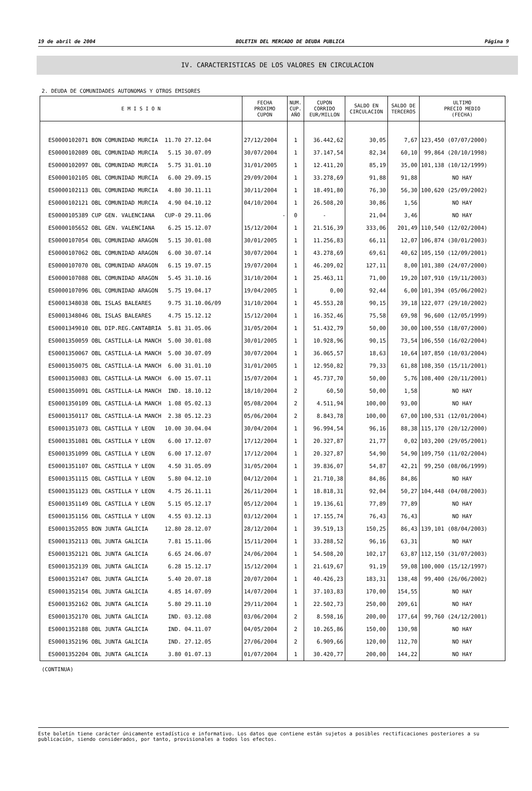19 de abril de 2004 BOLETIN DEL MERCADO DE DEUDA PUBLICA Página 9
IV. CARACTERISTICAS DE LOS VALORES EN CIRCULACION
2. DEUDA DE COMUNIDADES AUTONOMAS Y OTROS EMISORES
| E M I S I O N | FECHA PROXIMO CUPON | NUM. CUP. AÑO | CUPON CORRIDO EUR/MILLON | SALDO EN CIRCULACION | SALDO DE TERCEROS | ULTIMO PRECIO MEDIO (FECHA) |
| --- | --- | --- | --- | --- | --- | --- |
| ES0000102071 BON COMUNIDAD MURCIA 11.70 27.12.04 | 27/12/2004 | 1 | 36.442,62 | 30,05 | 7,67 | 123,450 (07/07/2000) |
| ES0000102089 OBL COMUNIDAD MURCIA 5.15 30.07.09 | 30/07/2004 | 1 | 37.147,54 | 82,34 | 60,10 | 99,864 (20/10/1998) |
| ES0000102097 OBL COMUNIDAD MURCIA 5.75 31.01.10 | 31/01/2005 | 1 | 12.411,20 | 85,19 | 35,00 | 101,138 (10/12/1999) |
| ES0000102105 OBL COMUNIDAD MURCIA 6.00 29.09.15 | 29/09/2004 | 1 | 33.278,69 | 91,88 | 91,88 | NO HAY |
| ES0000102113 OBL COMUNIDAD MURCIA 4.80 30.11.11 | 30/11/2004 | 1 | 18.491,80 | 76,30 | 56,30 | 100,620 (25/09/2002) |
| ES0000102121 OBL COMUNIDAD MURCIA 4.90 04.10.12 | 04/10/2004 | 1 | 26.508,20 | 30,86 | 1,56 | NO HAY |
| ES0000105389 CUP GEN. VALENCIANA CUP-0 29.11.06 | - | 0 | - | 21,04 | 3,46 | NO HAY |
| ES0000105652 OBL GEN. VALENCIANA 6.25 15.12.07 | 15/12/2004 | 1 | 21.516,39 | 333,06 | 201,49 | 110,540 (12/02/2004) |
| ES0000107054 OBL COMUNIDAD ARAGON 5.15 30.01.08 | 30/01/2005 | 1 | 11.256,83 | 66,11 | 12,07 | 106,874 (30/01/2003) |
| ES0000107062 OBL COMUNIDAD ARAGON 6.00 30.07.14 | 30/07/2004 | 1 | 43.278,69 | 69,61 | 40,62 | 105,150 (12/09/2001) |
| ES0000107070 OBL COMUNIDAD ARAGON 6.15 19.07.15 | 19/07/2004 | 1 | 46.209,02 | 127,11 | 8,00 | 101,380 (24/07/2000) |
| ES0000107088 OBL COMUNIDAD ARAGON 5.45 31.10.16 | 31/10/2004 | 1 | 25.463,11 | 71,00 | 19,20 | 107,910 (19/11/2003) |
| ES0000107096 OBL COMUNIDAD ARAGON 5.75 19.04.17 | 19/04/2005 | 1 | 0,00 | 92,44 | 6,00 | 101,394 (05/06/2002) |
| ES0001348038 OBL ISLAS BALEARES 9.75 31.10.06/09 | 31/10/2004 | 1 | 45.553,28 | 90,15 | 39,18 | 122,077 (29/10/2002) |
| ES0001348046 OBL ISLAS BALEARES 4.75 15.12.12 | 15/12/2004 | 1 | 16.352,46 | 75,58 | 69,98 | 96,600 (12/05/1999) |
| ES0001349010 OBL DIP.REG.CANTABRIA 5.81 31.05.06 | 31/05/2004 | 1 | 51.432,79 | 50,00 | 30,00 | 100,550 (18/07/2000) |
| ES0001350059 OBL CASTILLA-LA MANCH 5.00 30.01.08 | 30/01/2005 | 1 | 10.928,96 | 90,15 | 73,54 | 106,550 (16/02/2004) |
| ES0001350067 OBL CASTILLA-LA MANCH 5.00 30.07.09 | 30/07/2004 | 1 | 36.065,57 | 18,63 | 10,64 | 107,850 (10/03/2004) |
| ES0001350075 OBL CASTILLA-LA MANCH 6.00 31.01.10 | 31/01/2005 | 1 | 12.950,82 | 79,33 | 61,88 | 108,350 (15/11/2001) |
| ES0001350083 OBL CASTILLA-LA MANCH 6.00 15.07.11 | 15/07/2004 | 1 | 45.737,70 | 50,00 | 5,76 | 108,400 (20/11/2001) |
| ES0001350091 OBL CASTILLA-LA MANCH IND. 18.10.12 | 18/10/2004 | 2 | 60,50 | 50,00 | 1,58 | NO HAY |
| ES0001350109 OBL CASTILLA-LA MANCH 1.08 05.02.13 | 05/08/2004 | 2 | 4.511,94 | 100,00 | 93,00 | NO HAY |
| ES0001350117 OBL CASTILLA-LA MANCH 2.38 05.12.23 | 05/06/2004 | 2 | 8.843,78 | 100,00 | 67,00 | 100,531 (12/01/2004) |
| ES0001351073 OBL CASTILLA Y LEON 10.00 30.04.04 | 30/04/2004 | 1 | 96.994,54 | 96,16 | 88,38 | 115,170 (20/12/2000) |
| ES0001351081 OBL CASTILLA Y LEON 6.00 17.12.07 | 17/12/2004 | 1 | 20.327,87 | 21,77 | 0,02 | 103,200 (29/05/2001) |
| ES0001351099 OBL CASTILLA Y LEON 6.00 17.12.07 | 17/12/2004 | 1 | 20.327,87 | 54,90 | 54,90 | 109,750 (11/02/2004) |
| ES0001351107 OBL CASTILLA Y LEON 4.50 31.05.09 | 31/05/2004 | 1 | 39.836,07 | 54,87 | 42,21 | 99,250 (08/06/1999) |
| ES0001351115 OBL CASTILLA Y LEON 5.80 04.12.10 | 04/12/2004 | 1 | 21.710,38 | 84,86 | 84,86 | NO HAY |
| ES0001351123 OBL CASTILLA Y LEON 4.75 26.11.11 | 26/11/2004 | 1 | 18.818,31 | 92,04 | 50,27 | 104,448 (04/08/2003) |
| ES0001351149 OBL CASTILLA Y LEON 5.15 05.12.17 | 05/12/2004 | 1 | 19.136,61 | 77,89 | 77,89 | NO HAY |
| ES0001351156 OBL CASTILLA Y LEON 4.55 03.12.13 | 03/12/2004 | 1 | 17.155,74 | 76,43 | 76,43 | NO HAY |
| ES0001352055 BON JUNTA GALICIA 12.80 28.12.07 | 28/12/2004 | 1 | 39.519,13 | 150,25 | 86,43 | 139,101 (08/04/2003) |
| ES0001352113 OBL JUNTA GALICIA 7.81 15.11.06 | 15/11/2004 | 1 | 33.288,52 | 96,16 | 63,31 | NO HAY |
| ES0001352121 OBL JUNTA GALICIA 6.65 24.06.07 | 24/06/2004 | 1 | 54.508,20 | 102,17 | 63,87 | 112,150 (31/07/2003) |
| ES0001352139 OBL JUNTA GALICIA 6.28 15.12.17 | 15/12/2004 | 1 | 21.619,67 | 91,19 | 59,08 | 100,000 (15/12/1997) |
| ES0001352147 OBL JUNTA GALICIA 5.40 20.07.18 | 20/07/2004 | 1 | 40.426,23 | 183,31 | 138,48 | 99,400 (26/06/2002) |
| ES0001352154 OBL JUNTA GALICIA 4.85 14.07.09 | 14/07/2004 | 1 | 37.103,83 | 170,00 | 154,55 | NO HAY |
| ES0001352162 OBL JUNTA GALICIA 5.80 29.11.10 | 29/11/2004 | 1 | 22.502,73 | 250,00 | 209,61 | NO HAY |
| ES0001352170 OBL JUNTA GALICIA IND. 03.12.08 | 03/06/2004 | 2 | 8.598,16 | 200,00 | 177,64 | 99,760 (24/12/2001) |
| ES0001352188 OBL JUNTA GALICIA IND. 04.11.07 | 04/05/2004 | 2 | 10.265,86 | 150,00 | 130,98 | NO HAY |
| ES0001352196 OBL JUNTA GALICIA IND. 27.12.05 | 27/06/2004 | 2 | 6.909,66 | 120,00 | 112,70 | NO HAY |
| ES0001352204 OBL JUNTA GALICIA 3.80 01.07.13 | 01/07/2004 | 1 | 30.420,77 | 200,00 | 144,22 | NO HAY |
(CONTINUA)
Este boletín tiene carácter únicamente estadístico e informativo. Los datos que contiene están sujetos a posibles rectificaciones posteriores a su publicación, siendo considerados, por tanto, provisionales a todos los efectos.